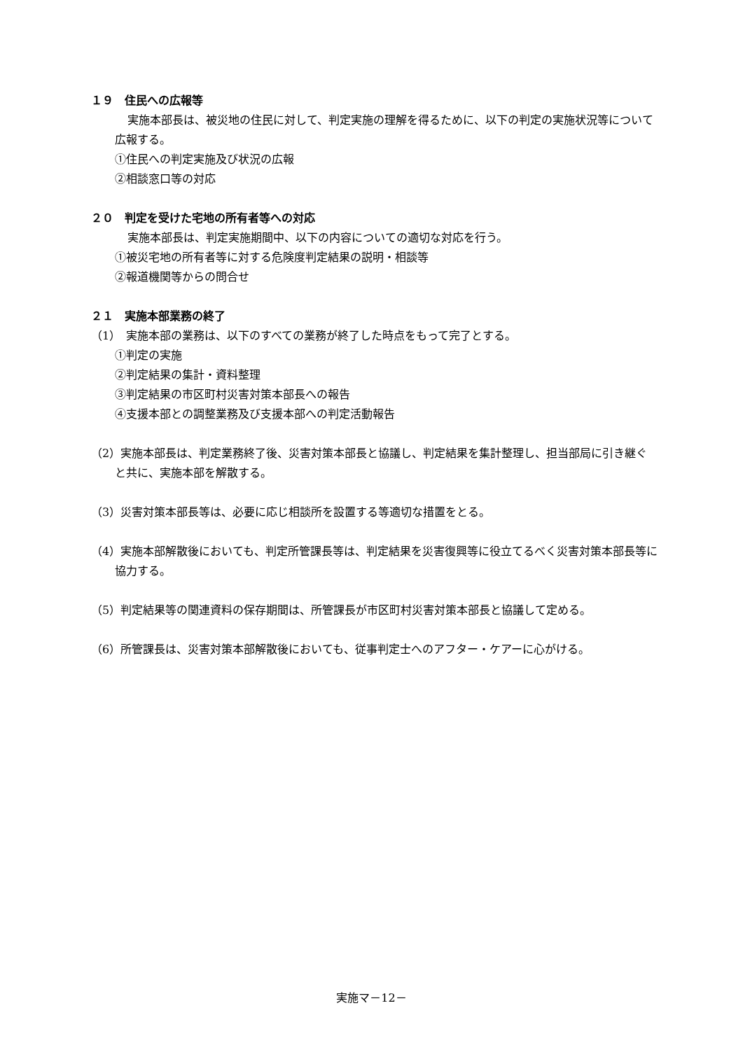１９　住民への広報等
実施本部長は、被災地の住民に対して、判定実施の理解を得るために、以下の判定の実施状況等について広報する。
①住民への判定実施及び状況の広報
②相談窓口等の対応
２０　判定を受けた宅地の所有者等への対応
実施本部長は、判定実施期間中、以下の内容についての適切な対応を行う。
①被災宅地の所有者等に対する危険度判定結果の説明・相談等
②報道機関等からの問合せ
２１　実施本部業務の終了
（1）　実施本部の業務は、以下のすべての業務が終了した時点をもって完了とする。
①判定の実施
②判定結果の集計・資料整理
③判定結果の市区町村災害対策本部長への報告
④支援本部との調整業務及び支援本部への判定活動報告
（2）実施本部長は、判定業務終了後、災害対策本部長と協議し、判定結果を集計整理し、担当部局に引き継ぐと共に、実施本部を解散する。
（3）災害対策本部長等は、必要に応じ相談所を設置する等適切な措置をとる。
（4）実施本部解散後においても、判定所管課長等は、判定結果を災害復興等に役立てるべく災害対策本部長等に協力する。
（5）判定結果等の関連資料の保存期間は、所管課長が市区町村災害対策本部長と協議して定める。
（6）所管課長は、災害対策本部解散後においても、従事判定士へのアフター・ケアーに心がける。
実施マ－12－